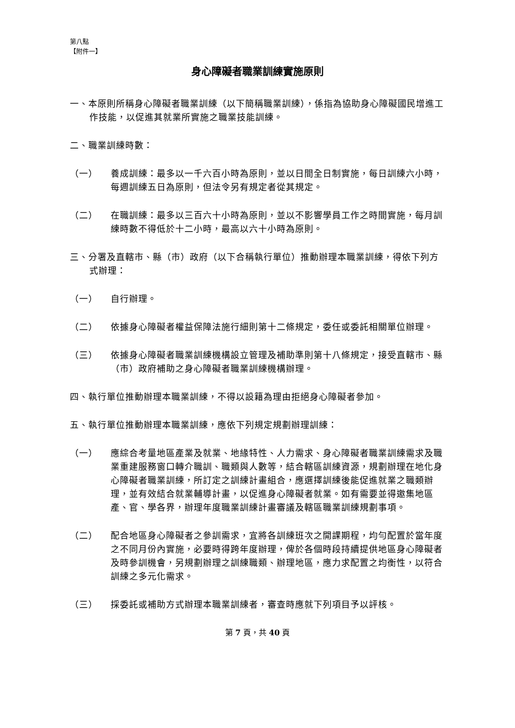第八點
【附件一】
身心障礙者職業訓練實施原則
一、本原則所稱身心障礙者職業訓練（以下簡稱職業訓練），係指為協助身心障礙國民增進工作技能，以促進其就業所實施之職業技能訓練。
二、職業訓練時數：
（一） 養成訓練：最多以一千六百小時為原則，並以日間全日制實施，每日訓練六小時，每週訓練五日為原則，但法令另有規定者從其規定。
（二） 在職訓練：最多以三百六十小時為原則，並以不影響學員工作之時間實施，每月訓練時數不得低於十二小時，最高以六十小時為原則。
三、分署及直轄市、縣（市）政府（以下合稱執行單位）推動辦理本職業訓練，得依下列方式辦理：
（一） 自行辦理。
（二） 依據身心障礙者權益保障法施行細則第十二條規定，委任或委託相關單位辦理。
（三） 依據身心障礙者職業訓練機構設立管理及補助準則第十八條規定，接受直轄市、縣（市）政府補助之身心障礙者職業訓練機構辦理。
四、執行單位推動辦理本職業訓練，不得以設籍為理由拒絕身心障礙者參加。
五、執行單位推動辦理本職業訓練，應依下列規定規劃辦理訓練：
（一） 應綜合考量地區產業及就業、地緣特性、人力需求、身心障礙者職業訓練需求及職業重建服務窗口轉介職訓、職類與人數等，結合轄區訓練資源，規劃辦理在地化身心障礙者職業訓練，所訂定之訓練計畫組合，應選擇訓練後能促進就業之職類辦理，並有效結合就業輔導計畫，以促進身心障礙者就業。如有需要並得邀集地區產、官、學各界，辦理年度職業訓練計畫審議及轄區職業訓練規劃事項。
（二） 配合地區身心障礙者之參訓需求，宜將各訓練班次之開課期程，均勻配置於當年度之不同月份內實施，必要時得跨年度辦理，俾於各個時段持續提供地區身心障礙者及時參訓機會，另規劃辦理之訓練職類、辦理地區，應力求配置之均衡性，以符合訓練之多元化需求。
（三） 採委託或補助方式辦理本職業訓練者，審查時應就下列項目予以評核。
第 7 頁，共 40 頁